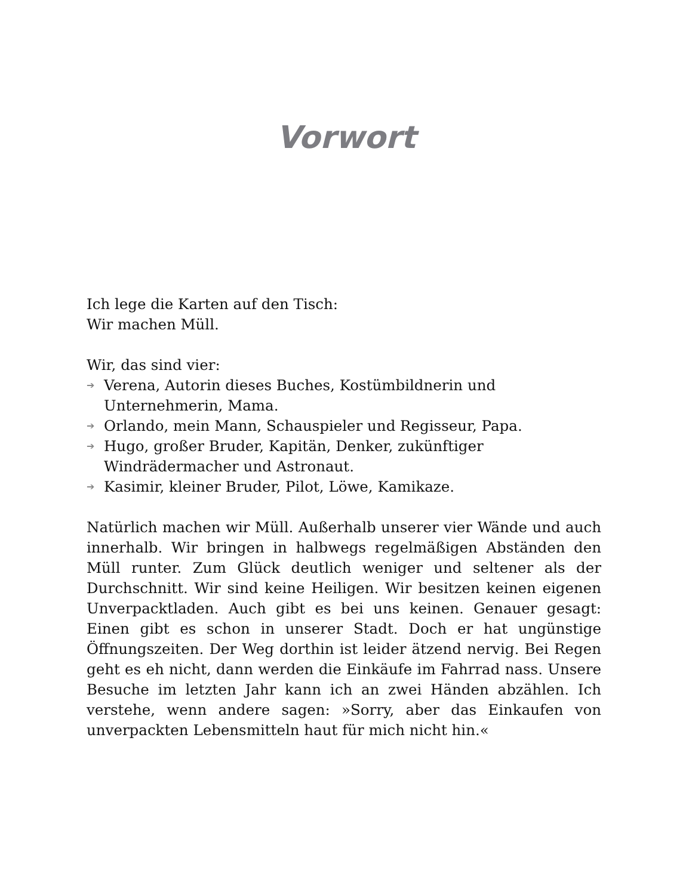Vorwort
Ich lege die Karten auf den Tisch:
Wir machen Müll.
Wir, das sind vier:
➔ Verena, Autorin dieses Buches, Kostümbildnerin und Unternehmerin, Mama.
➔ Orlando, mein Mann, Schauspieler und Regisseur, Papa.
➔ Hugo, großer Bruder, Kapitän, Denker, zukünftiger Windrädermacher und Astronaut.
➔ Kasimir, kleiner Bruder, Pilot, Löwe, Kamikaze.
Natürlich machen wir Müll. Außerhalb unserer vier Wände und auch innerhalb. Wir bringen in halbwegs regelmäßigen Abständen den Müll runter. Zum Glück deutlich weniger und seltener als der Durchschnitt. Wir sind keine Heiligen. Wir besitzen keinen eigenen Unverpacktladen. Auch gibt es bei uns keinen. Genauer gesagt: Einen gibt es schon in unserer Stadt. Doch er hat ungünstige Öffnungszeiten. Der Weg dorthin ist leider ätzend nervig. Bei Regen geht es eh nicht, dann werden die Einkäufe im Fahrrad nass. Unsere Besuche im letzten Jahr kann ich an zwei Händen abzählen. Ich verstehe, wenn andere sagen: »Sorry, aber das Einkaufen von unverpackten Lebensmitteln haut für mich nicht hin.«